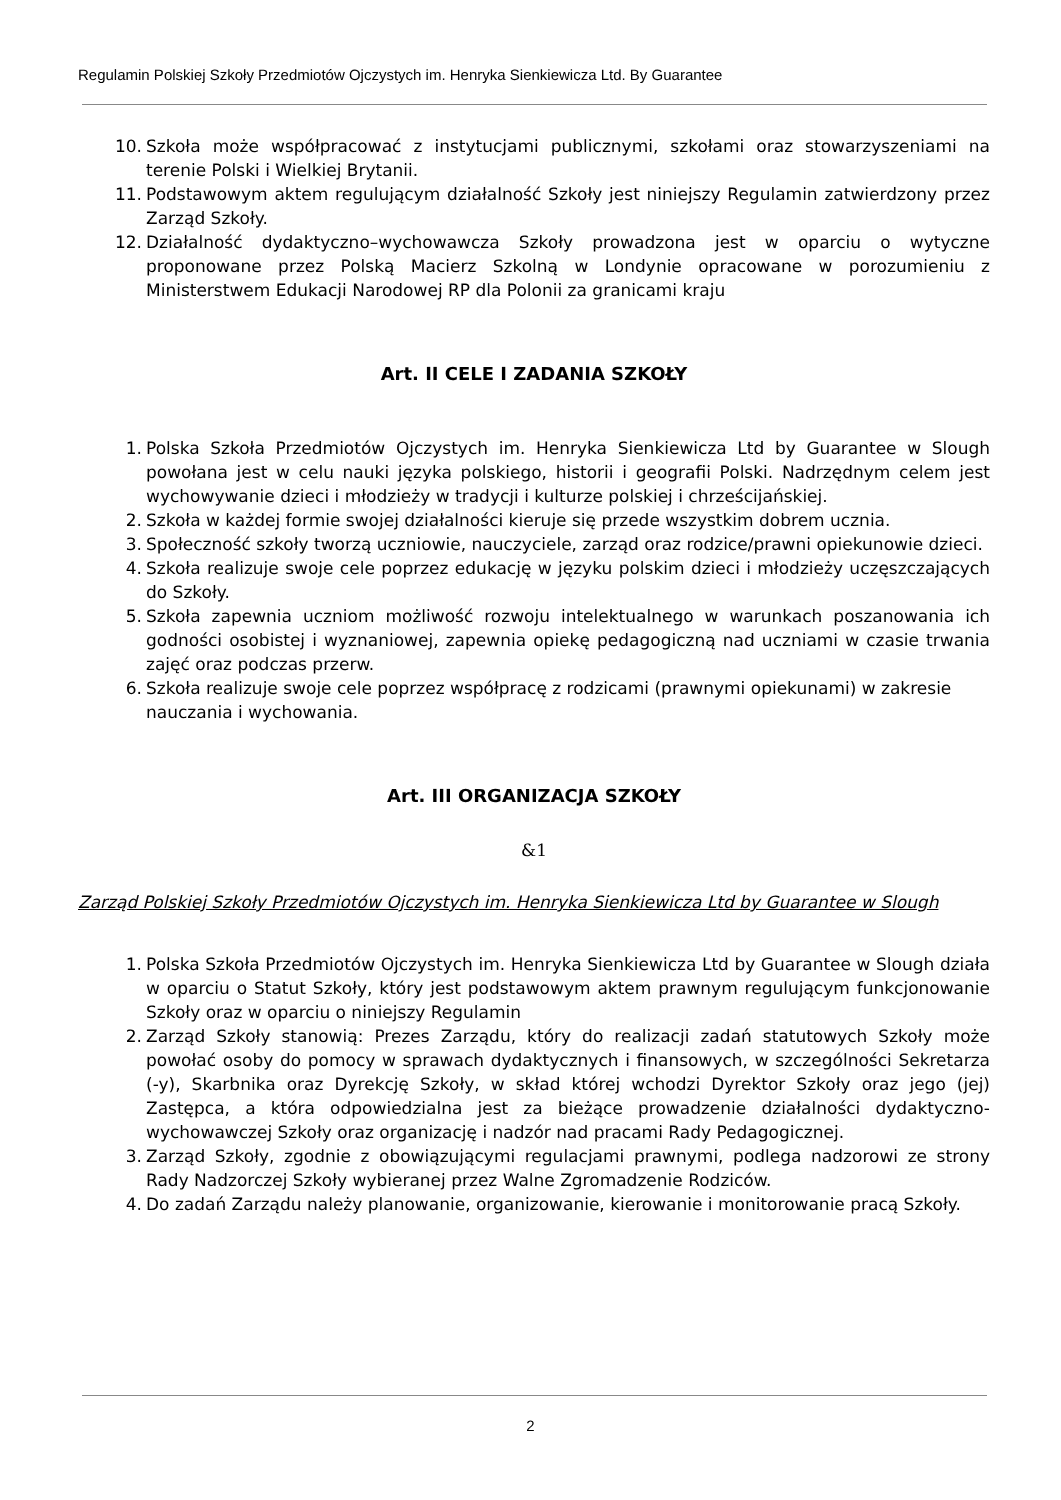Regulamin Polskiej Szkoły Przedmiotów Ojczystych im. Henryka Sienkiewicza Ltd. By Guarantee
10. Szkoła może współpracować z instytucjami publicznymi, szkołami oraz stowarzyszeniami na terenie Polski i Wielkiej Brytanii.
11. Podstawowym aktem regulującym działalność Szkoły jest niniejszy Regulamin zatwierdzony przez Zarząd Szkoły.
12. Działalność dydaktyczno–wychowawcza Szkoły prowadzona jest w oparciu o wytyczne proponowane przez Polską Macierz Szkolną w Londynie opracowane w porozumieniu z Ministerstwem Edukacji Narodowej RP dla Polonii za granicami kraju
Art. II CELE I ZADANIA SZKOŁY
1. Polska Szkoła Przedmiotów Ojczystych im. Henryka Sienkiewicza Ltd by Guarantee w Slough powołana jest w celu nauki języka polskiego, historii i geografii Polski. Nadrzędnym celem jest wychowywanie dzieci i młodzieży w tradycji i kulturze polskiej i chrześcijańskiej.
2. Szkoła w każdej formie swojej działalności kieruje się przede wszystkim dobrem ucznia.
3. Społeczność szkoły tworzą uczniowie, nauczyciele, zarząd oraz rodzice/prawni opiekunowie dzieci.
4. Szkoła realizuje swoje cele poprzez edukację w języku polskim dzieci i młodzieży uczęszczających do Szkoły.
5. Szkoła zapewnia uczniom możliwość rozwoju intelektualnego w warunkach poszanowania ich godności osobistej i wyznaniowej, zapewnia opiekę pedagogiczną nad uczniami w czasie trwania zajęć oraz podczas przerw.
6. Szkoła realizuje swoje cele poprzez współpracę z rodzicami (prawnymi opiekunami) w zakresie nauczania i wychowania.
Art. III ORGANIZACJA SZKOŁY
&1
Zarząd Polskiej Szkoły Przedmiotów Ojczystych im. Henryka Sienkiewicza Ltd by Guarantee w Slough
1. Polska Szkoła Przedmiotów Ojczystych im. Henryka Sienkiewicza Ltd by Guarantee w Slough działa w oparciu o Statut Szkoły, który jest podstawowym aktem prawnym regulującym funkcjonowanie Szkoły oraz w oparciu o niniejszy Regulamin
2. Zarząd Szkoły stanowią: Prezes Zarządu, który do realizacji zadań statutowych Szkoły może powołać osoby do pomocy w sprawach dydaktycznych i finansowych, w szczególności Sekretarza (-y), Skarbnika oraz Dyrekcję Szkoły, w skład której wchodzi Dyrektor Szkoły oraz jego (jej) Zastępca, a która odpowiedzialna jest za bieżące prowadzenie działalności dydaktyczno-wychowawczej Szkoły oraz organizację i nadzór nad pracami Rady Pedagogicznej.
3. Zarząd Szkoły, zgodnie z obowiązującymi regulacjami prawnymi, podlega nadzorowi ze strony Rady Nadzorczej Szkoły wybieranej przez Walne Zgromadzenie Rodziców.
4. Do zadań Zarządu należy planowanie, organizowanie, kierowanie i monitorowanie pracą Szkoły.
2